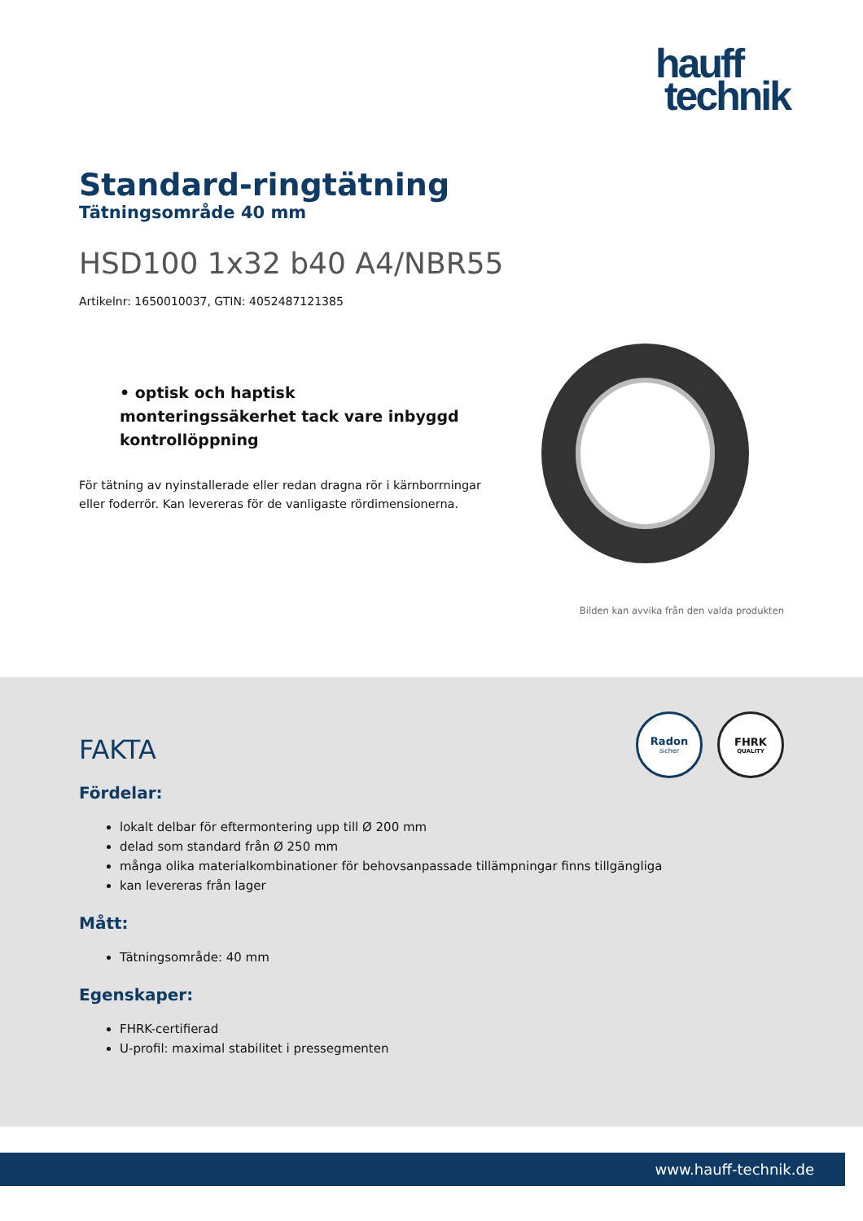hauff
technik
Standard-ringtätning
Tätningsområde 40 mm
HSD100 1x32 b40 A4/NBR55
Artikelnr: 1650010037, GTIN: 4052487121385
• optisk och haptisk monteringssäkerhet tack vare inbyggd kontrollöppning
För tätning av nyinstallerade eller redan dragna rör i kärnborrningar eller foderrör. Kan levereras för de vanligaste rördimensionerna.
Bilden kan avvika från den valda produkten
Radon
sicher
FHRK
QUALITY
FAKTA
Fördelar:
lokalt delbar för eftermontering upp till Ø 200 mm
delad som standard från Ø 250 mm
många olika materialkombinationer för behovsanpassade tillämpningar finns tillgängliga
kan levereras från lager
Mått:
Tätningsområde: 40 mm
Egenskaper:
FHRK-certifierad
U-profil: maximal stabilitet i pressegmenten
www.hauff-technik.de